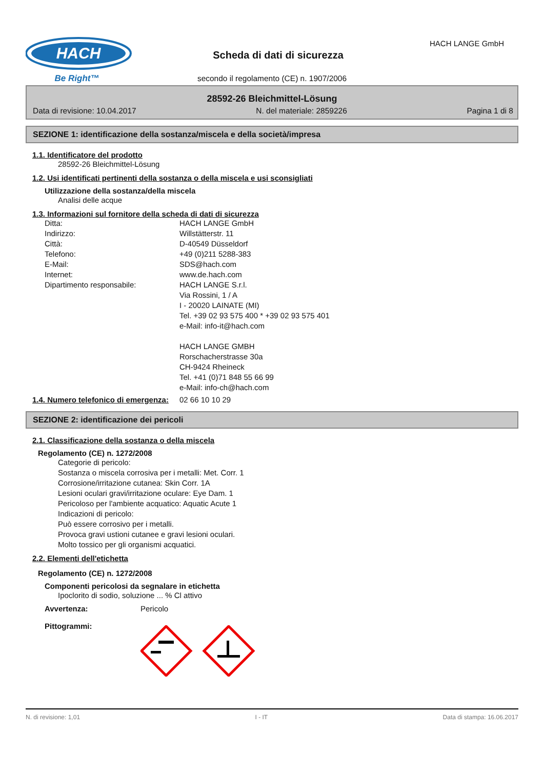HACH
Be Right™
Scheda di dati di sicurezza
HACH LANGE GmbH
secondo il regolamento (CE) n. 1907/2006
28592-26 Bleichmittel-Lösung
Data di revisione: 10.04.2017 N. del materiale: 2859226 Pagina 1 di 8
SEZIONE 1: identificazione della sostanza/miscela e della società/impresa
1.1. Identificatore del prodotto
28592-26 Bleichmittel-Lösung
1.2. Usi identificati pertinenti della sostanza o della miscela e usi sconsigliati
Utilizzazione della sostanza/della miscela
Analisi delle acque
1.3. Informazioni sul fornitore della scheda di dati di sicurezza
Ditta: HACH LANGE GmbH
Indirizzo: Willstätterstr. 11
Città: D-40549 Düsseldorf
Telefono: +49 (0)211 5288-383
E-Mail: SDS@hach.com
Internet: www.de.hach.com
Dipartimento responsabile: HACH LANGE S.r.l.
Via Rossini, 1 / A
I - 20020 LAINATE (MI)
Tel. +39 02 93 575 400 * +39 02 93 575 401
e-Mail: info-it@hach.com
HACH LANGE GMBH
Rorschacherstrasse 30a
CH-9424 Rheineck
Tel. +41 (0)71 848 55 66 99
e-Mail: info-ch@hach.com
1.4. Numero telefonico di emergenza: 02 66 10 10 29
SEZIONE 2: identificazione dei pericoli
2.1. Classificazione della sostanza o della miscela
Regolamento (CE) n. 1272/2008
Categorie di pericolo:
Sostanza o miscela corrosiva per i metalli: Met. Corr. 1
Corrosione/irritazione cutanea: Skin Corr. 1A
Lesioni oculari gravi/irritazione oculare: Eye Dam. 1
Pericoloso per l'ambiente acquatico: Aquatic Acute 1
Indicazioni di pericolo:
Può essere corrosivo per i metalli.
Provoca gravi ustioni cutanee e gravi lesioni oculari.
Molto tossico per gli organismi acquatici.
2.2. Elementi dell'etichetta
Regolamento (CE) n. 1272/2008
Componenti pericolosi da segnalare in etichetta
Ipoclorito di sodio, soluzione ... % Cl attivo
Avvertenza: Pericolo
Pittogrammi:
N. di revisione: 1,01 I - IT Data di stampa: 16.06.2017